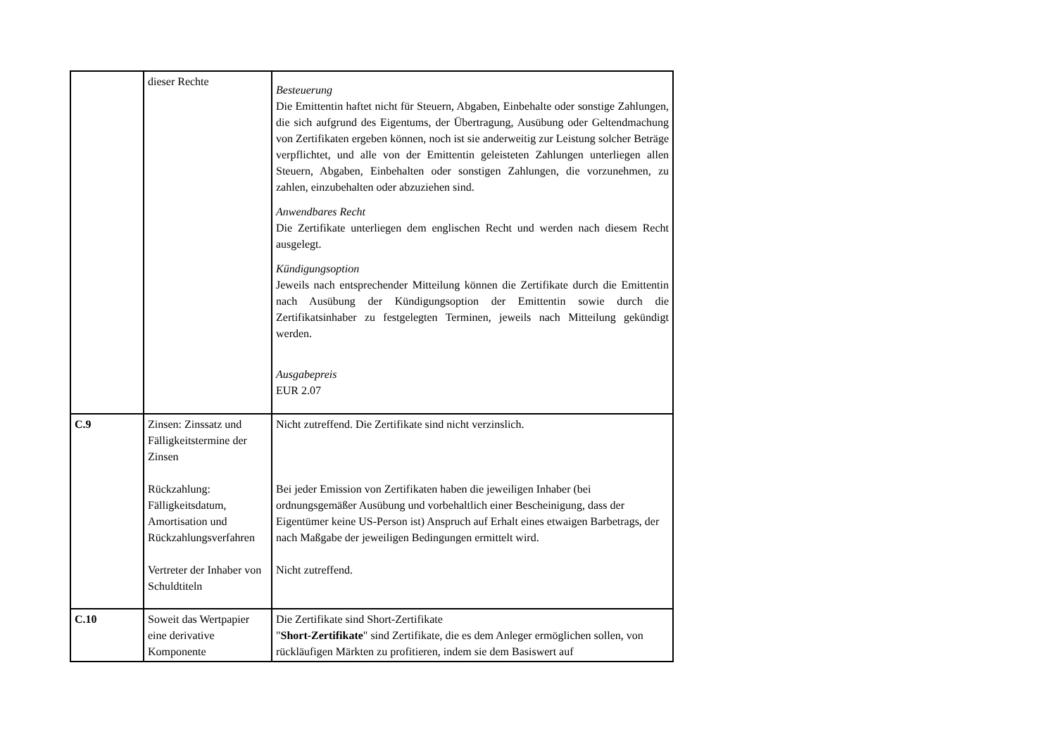| | dieser Rechte | Besteuerung Die Emittentin haftet nicht für Steuern, Abgaben, Einbehalte oder sonstige Zahlungen, die sich aufgrund des Eigentums, der Übertragung, Ausübung oder Geltendmachung von Zertifikaten ergeben können, noch ist sie anderweitig zur Leistung solcher Beträge verpflichtet, und alle von der Emittentin geleisteten Zahlungen unterliegen allen Steuern, Abgaben, Einbehalten oder sonstigen Zahlungen, die vorzunehmen, zu zahlen, einzubehalten oder abzuziehen sind. Anwendbares Recht Die Zertifikate unterliegen dem englischen Recht und werden nach diesem Recht ausgelegt. Kündigungsoption Jeweils nach entsprechender Mitteilung können die Zertifikate durch die Emittentin nach Ausübung der Kündigungsoption der Emittentin sowie durch die Zertifikatsinhaber zu festgelegten Terminen, jeweils nach Mitteilung gekündigt werden. Ausgabepreis EUR 2.07 |
| C.9 | Zinsen: Zinssatz und Fälligkeitstermine der Zinsen Rückzahlung: Fälligkeitsdatum, Amortisation und Rückzahlungsverfahren Vertreter der Inhaber von Schuldtiteln | Nicht zutreffend. Die Zertifikate sind nicht verzinslich. Bei jeder Emission von Zertifikaten haben die jeweiligen Inhaber (bei ordnungsgemäßer Ausübung und vorbehaltlich einer Bescheinigung, dass der Eigentümer keine US-Person ist) Anspruch auf Erhalt eines etwaigen Barbetrags, der nach Maßgabe der jeweiligen Bedingungen ermittelt wird. Nicht zutreffend. |
| C.10 | Soweit das Wertpapier eine derivative Komponente | Die Zertifikate sind Short-Zertifikate " Short-Zertifikate " sind Zertifikate, die es dem Anleger ermöglichen sollen, von rückläufigen Märkten zu profitieren, indem sie dem Basiswert auf |